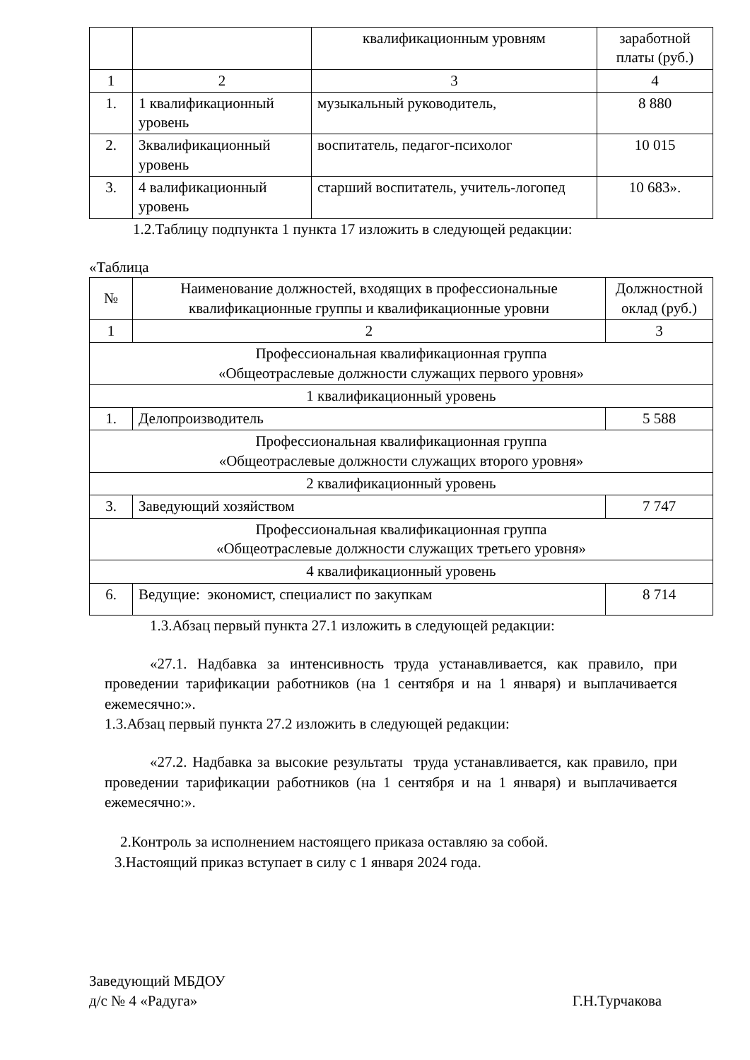| | | квалификационным уровням | заработной платы (руб.) |
| 1 | 2 | 3 | 4 |
| 1. | 1 квалификационный уровень | музыкальный руководитель, | 8 880 |
| 2. | 3квалификационный уровень | воспитатель, педагог-психолог | 10 015 |
| 3. | 4 валификационный уровень | старший воспитатель, учитель-логопед | 10 683». |
1.2.Таблицу подпункта 1 пункта 17 изложить в следующей редакции:
«Таблица
| № | Наименование должностей, входящих в профессиональные квалификационные группы и квалификационные уровни | Должностной оклад (руб.) |
| --- | --- | --- |
| 1 | 2 | 3 |
| Профессиональная квалификационная группа «Общеотраслевые должности служащих первого уровня» | | |
| 1 квалификационный уровень | | |
| 1. | Делопроизводитель | 5 588 |
| Профессиональная квалификационная группа «Общеотраслевые должности служащих второго уровня» | | |
| 2 квалификационный уровень | | |
| 3. | Заведующий хозяйством | 7 747 |
| Профессиональная квалификационная группа «Общеотраслевые должности служащих третьего уровня» | | |
| 4 квалификационный уровень | | |
| 6. | Ведущие: экономист, специалист по закупкам | 8 714 |
1.3.Абзац первый пункта 27.1 изложить в следующей редакции:
«27.1. Надбавка за интенсивность труда устанавливается, как правило, при проведении тарификации работников (на 1 сентября и на 1 января) и выплачивается ежемесячно:».
1.3.Абзац первый пункта 27.2 изложить в следующей редакции:
«27.2. Надбавка за высокие результаты труда устанавливается, как правило, при проведении тарификации работников (на 1 сентября и на 1 января) и выплачивается ежемесячно:».
2.Контроль за исполнением настоящего приказа оставляю за собой.
3.Настоящий приказ вступает в силу с 1 января 2024 года.
Заведующий МБДОУ
д/с № 4 «Радуга» Г.Н.Турчакова